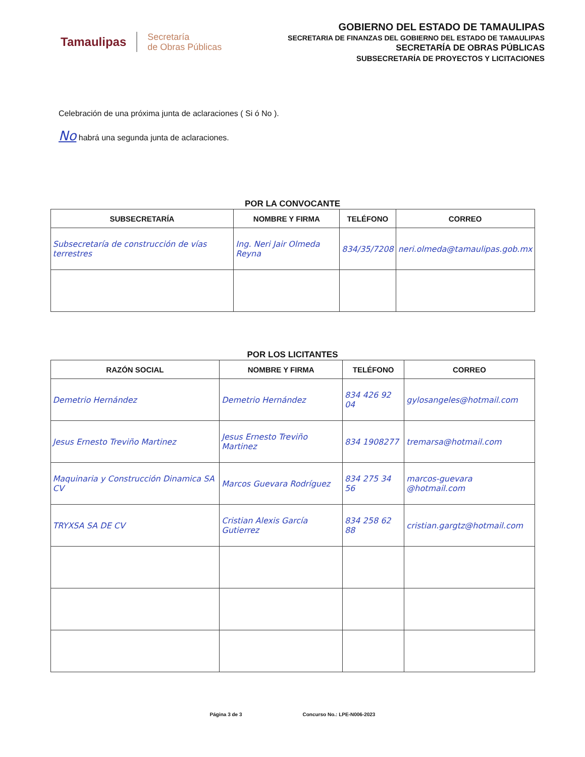Tamaulipas
Secretaría
de Obras Públicas
GOBIERNO DEL ESTADO DE TAMAULIPAS
SECRETARIA DE FINANZAS DEL GOBIERNO DEL ESTADO DE TAMAULIPAS
SECRETARÍA DE OBRAS PÚBLICAS
SUBSECRETARÍA DE PROYECTOS Y LICITACIONES
Celebración de una próxima junta de aclaraciones ( Si ó No ).
No habrá una segunda junta de aclaraciones.
POR LA CONVOCANTE
| SUBSECRETARÍA | NOMBRE Y FIRMA | TELÉFONO | CORREO |
| --- | --- | --- | --- |
| Subsecretaría de construcción de vías terrestres | Ing. Neri Jair Olmeda Reyna | 834/35/7208 | neri.olmeda@tamaulipas.gob.mx |
POR LOS LICITANTES
| RAZÓN SOCIAL | NOMBRE Y FIRMA | TELÉFONO | CORREO |
| --- | --- | --- | --- |
| Demetrio Hernández | Demetrio Hernández | 834 426 92 04 | gylosangeles@hotmail.com |
| Jesus Ernesto Treviño Martinez | Jesus Ernesto Treviño Martinez | 834 1908277 | tremarsa@hotmail.com |
| Maquinaria y Construcción Dinamica SA CV | Marcos Guevara Rodríguez | 834 275 34 56 | marcos-guevara @hotmail.com |
| TRYXSA SA DE CV | Cristian Alexis García Gutierrez | 834 258 62 88 | cristian.gargtz@hotmail.com |
Página 3 de 3 Concurso No.: LPE-N006-2023